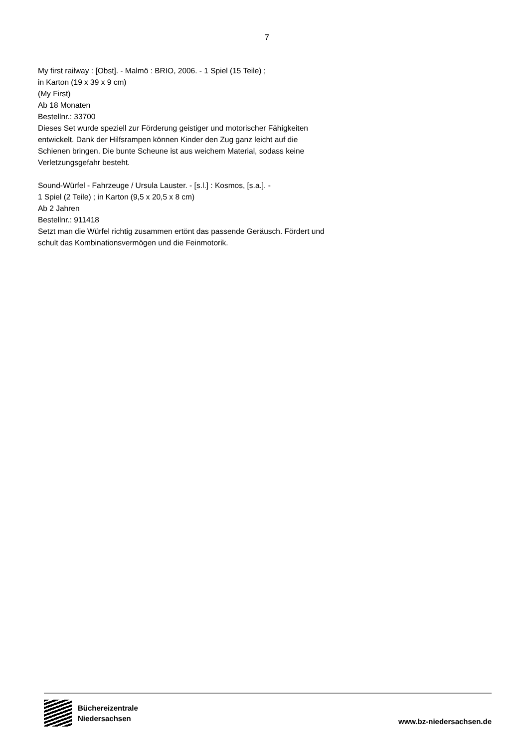7
My first railway : [Obst]. - Malmö : BRIO, 2006. - 1 Spiel (15 Teile) ;
in Karton (19 x 39 x 9 cm)
(My First)
Ab 18 Monaten
Bestellnr.: 33700
Dieses Set wurde speziell zur Förderung geistiger und motorischer Fähigkeiten entwickelt. Dank der Hilfsrampen können Kinder den Zug ganz leicht auf die Schienen bringen. Die bunte Scheune ist aus weichem Material, sodass keine Verletzungsgefahr besteht.
Sound-Würfel - Fahrzeuge / Ursula Lauster. - [s.l.] : Kosmos, [s.a.]. -
1 Spiel (2 Teile) ; in Karton (9,5 x 20,5 x 8 cm)
Ab 2 Jahren
Bestellnr.: 911418
Setzt man die Würfel richtig zusammen ertönt das passende Geräusch. Fördert und schult das Kombinationsvermögen und die Feinmotorik.
Büchereizentrale
Niedersachsen
www.bz-niedersachsen.de